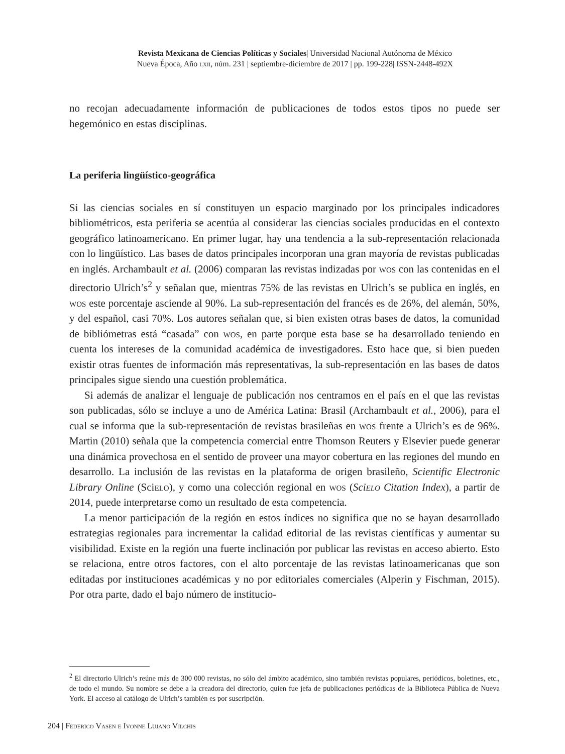Revista Mexicana de Ciencias Políticas y Sociales| Universidad Nacional Autónoma de México
Nueva Época, Año lxii, núm. 231 | septiembre-diciembre de 2017 | pp. 199-228| ISSN-2448-492X
no recojan adecuadamente información de publicaciones de todos estos tipos no puede ser hegemónico en estas disciplinas.
La periferia lingüístico-geográfica
Si las ciencias sociales en sí constituyen un espacio marginado por los principales indicadores bibliométricos, esta periferia se acentúa al considerar las ciencias sociales producidas en el contexto geográfico latinoamericano. En primer lugar, hay una tendencia a la sub-representación relacionada con lo lingüístico. Las bases de datos principales incorporan una gran mayoría de revistas publicadas en inglés. Archambault et al. (2006) comparan las revistas indizadas por wos con las contenidas en el directorio Ulrich’s<sup>2</sup> y señalan que, mientras 75% de las revistas en Ulrich’s se publica en inglés, en wos este porcentaje asciende al 90%. La sub-representación del francés es de 26%, del alemán, 50%, y del español, casi 70%. Los autores señalan que, si bien existen otras bases de datos, la comunidad de bibliómetras está “casada” con wos, en parte porque esta base se ha desarrollado teniendo en cuenta los intereses de la comunidad académica de investigadores. Esto hace que, si bien pueden existir otras fuentes de información más representativas, la sub-representación en las bases de datos principales sigue siendo una cuestión problemática.
Si además de analizar el lenguaje de publicación nos centramos en el país en el que las revistas son publicadas, sólo se incluye a uno de América Latina: Brasil (Archambault et al., 2006), para el cual se informa que la sub-representación de revistas brasileñas en wos frente a Ulrich’s es de 96%. Martin (2010) señala que la competencia comercial entre Thomson Reuters y Elsevier puede generar una dinámica provechosa en el sentido de proveer una mayor cobertura en las regiones del mundo en desarrollo. La inclusión de las revistas en la plataforma de origen brasileño, Scientific Electronic Library Online (Scielo), y como una colección regional en wos (Scielo Citation Index), a partir de 2014, puede interpretarse como un resultado de esta competencia.
La menor participación de la región en estos índices no significa que no se hayan desarrollado estrategias regionales para incrementar la calidad editorial de las revistas científicas y aumentar su visibilidad. Existe en la región una fuerte inclinación por publicar las revistas en acceso abierto. Esto se relaciona, entre otros factores, con el alto porcentaje de las revistas latinoamericanas que son editadas por instituciones académicas y no por editoriales comerciales (Alperin y Fischman, 2015). Por otra parte, dado el bajo número de institucio-
<sup>2</sup> El directorio Ulrich’s reúne más de 300 000 revistas, no sólo del ámbito académico, sino también revistas populares, periódicos, boletines, etc., de todo el mundo. Su nombre se debe a la creadora del directorio, quien fue jefa de publicaciones periódicas de la Biblioteca Pública de Nueva York. El acceso al catálogo de Ulrich’s también es por suscripción.
204 | Federico Vasen e Ivonne Lujano Vilchis